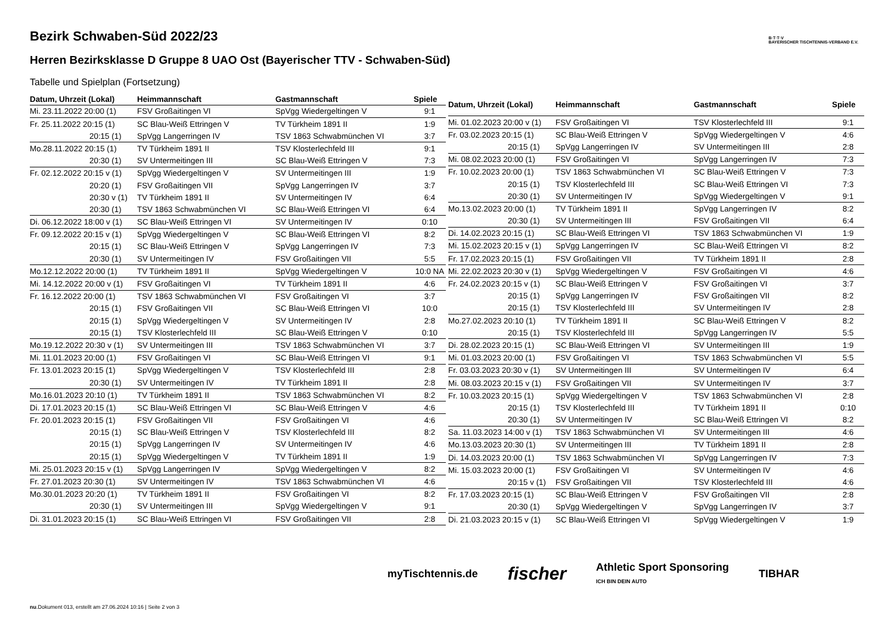B·T·T·V
BAYERISCHER TISCHTENNIS-VERBAND E.V.
Bezirk Schwaben-Süd 2022/23
Herren Bezirksklasse D Gruppe 8 UAO Ost (Bayerischer TTV - Schwaben-Süd)
Tabelle und Spielplan (Fortsetzung)
| Datum, Uhrzeit (Lokal) | Heimmannschaft | Gastmannschaft | Spiele |
| --- | --- | --- | --- |
| Mi. 23.11.2022 20:00 (1) | FSV Großaitingen VI | SpVgg Wiedergeltingen V | 9:1 |
| Fr. 25.11.2022 20:15 (1) | SC Blau-Weiß Ettringen V | TV Türkheim 1891 II | 1:9 |
| 20:15 (1) | SpVgg Langerringen IV | TSV 1863 Schwabmünchen VI | 3:7 |
| Mo.28.11.2022 20:15 (1) | TV Türkheim 1891 II | TSV Klosterlechfeld III | 9:1 |
| 20:30 (1) | SV Untermeitingen III | SC Blau-Weiß Ettringen V | 7:3 |
| Fr. 02.12.2022 20:15 v (1) | SpVgg Wiedergeltingen V | SV Untermeitingen III | 1:9 |
| 20:20 (1) | FSV Großaitingen VII | SpVgg Langerringen IV | 3:7 |
| 20:30 v (1) | TV Türkheim 1891 II | SV Untermeitingen IV | 6:4 |
| 20:30 (1) | TSV 1863 Schwabmünchen VI | SC Blau-Weiß Ettringen VI | 6:4 |
| Di. 06.12.2022 18:00 v (1) | SC Blau-Weiß Ettringen VI | SV Untermeitingen IV | 0:10 |
| Fr. 09.12.2022 20:15 v (1) | SpVgg Wiedergeltingen V | SC Blau-Weiß Ettringen VI | 8:2 |
| 20:15 (1) | SC Blau-Weiß Ettringen V | SpVgg Langerringen IV | 7:3 |
| 20:30 (1) | SV Untermeitingen IV | FSV Großaitingen VII | 5:5 |
| Mo.12.12.2022 20:00 (1) | TV Türkheim 1891 II | SpVgg Wiedergeltingen V | 10:0 NA |
| Mi. 14.12.2022 20:00 v (1) | FSV Großaitingen VI | TV Türkheim 1891 II | 4:6 |
| Fr. 16.12.2022 20:00 (1) | TSV 1863 Schwabmünchen VI | FSV Großaitingen VI | 3:7 |
| 20:15 (1) | FSV Großaitingen VII | SC Blau-Weiß Ettringen VI | 10:0 |
| 20:15 (1) | SpVgg Wiedergeltingen V | SV Untermeitingen IV | 2:8 |
| 20:15 (1) | TSV Klosterlechfeld III | SC Blau-Weiß Ettringen V | 0:10 |
| Mo.19.12.2022 20:30 v (1) | SV Untermeitingen III | TSV 1863 Schwabmünchen VI | 3:7 |
| Mi. 11.01.2023 20:00 (1) | FSV Großaitingen VI | SC Blau-Weiß Ettringen VI | 9:1 |
| Fr. 13.01.2023 20:15 (1) | SpVgg Wiedergeltingen V | TSV Klosterlechfeld III | 2:8 |
| 20:30 (1) | SV Untermeitingen IV | TV Türkheim 1891 II | 2:8 |
| Mo.16.01.2023 20:10 (1) | TV Türkheim 1891 II | TSV 1863 Schwabmünchen VI | 8:2 |
| Di. 17.01.2023 20:15 (1) | SC Blau-Weiß Ettringen VI | SC Blau-Weiß Ettringen V | 4:6 |
| Fr. 20.01.2023 20:15 (1) | FSV Großaitingen VII | FSV Großaitingen VI | 4:6 |
| 20:15 (1) | SC Blau-Weiß Ettringen V | TSV Klosterlechfeld III | 8:2 |
| 20:15 (1) | SpVgg Langerringen IV | SV Untermeitingen IV | 4:6 |
| 20:15 (1) | SpVgg Wiedergeltingen V | TV Türkheim 1891 II | 1:9 |
| Mi. 25.01.2023 20:15 v (1) | SpVgg Langerringen IV | SpVgg Wiedergeltingen V | 8:2 |
| Fr. 27.01.2023 20:30 (1) | SV Untermeitingen IV | TSV 1863 Schwabmünchen VI | 4:6 |
| Mo.30.01.2023 20:20 (1) | TV Türkheim 1891 II | FSV Großaitingen VI | 8:2 |
| 20:30 (1) | SV Untermeitingen III | SpVgg Wiedergeltingen V | 9:1 |
| Di. 31.01.2023 20:15 (1) | SC Blau-Weiß Ettringen VI | FSV Großaitingen VII | 2:8 |
| Datum, Uhrzeit (Lokal) | Heimmannschaft | Gastmannschaft | Spiele |
| --- | --- | --- | --- |
| Mi. 01.02.2023 20:00 v (1) | FSV Großaitingen VI | TSV Klosterlechfeld III | 9:1 |
| Fr. 03.02.2023 20:15 (1) | SC Blau-Weiß Ettringen V | SpVgg Wiedergeltingen V | 4:6 |
| 20:15 (1) | SpVgg Langerringen IV | SV Untermeitingen III | 2:8 |
| Mi. 08.02.2023 20:00 (1) | FSV Großaitingen VI | SpVgg Langerringen IV | 7:3 |
| Fr. 10.02.2023 20:00 (1) | TSV 1863 Schwabmünchen VI | SC Blau-Weiß Ettringen V | 7:3 |
| 20:15 (1) | TSV Klosterlechfeld III | SC Blau-Weiß Ettringen VI | 7:3 |
| 20:30 (1) | SV Untermeitingen IV | SpVgg Wiedergeltingen V | 9:1 |
| Mo.13.02.2023 20:00 (1) | TV Türkheim 1891 II | SpVgg Langerringen IV | 8:2 |
| 20:30 (1) | SV Untermeitingen III | FSV Großaitingen VII | 6:4 |
| Di. 14.02.2023 20:15 (1) | SC Blau-Weiß Ettringen VI | TSV 1863 Schwabmünchen VI | 1:9 |
| Mi. 15.02.2023 20:15 v (1) | SpVgg Langerringen IV | SC Blau-Weiß Ettringen VI | 8:2 |
| Fr. 17.02.2023 20:15 (1) | FSV Großaitingen VII | TV Türkheim 1891 II | 2:8 |
| Mi. 22.02.2023 20:30 v (1) | SpVgg Wiedergeltingen V | FSV Großaitingen VI | 4:6 |
| Fr. 24.02.2023 20:15 v (1) | SC Blau-Weiß Ettringen V | FSV Großaitingen VI | 3:7 |
| 20:15 (1) | SpVgg Langerringen IV | FSV Großaitingen VII | 8:2 |
| 20:15 (1) | TSV Klosterlechfeld III | SV Untermeitingen IV | 2:8 |
| Mo.27.02.2023 20:10 (1) | TV Türkheim 1891 II | SC Blau-Weiß Ettringen V | 8:2 |
| 20:15 (1) | TSV Klosterlechfeld III | SpVgg Langerringen IV | 5:5 |
| Di. 28.02.2023 20:15 (1) | SC Blau-Weiß Ettringen VI | SV Untermeitingen III | 1:9 |
| Mi. 01.03.2023 20:00 (1) | FSV Großaitingen VI | TSV 1863 Schwabmünchen VI | 5:5 |
| Fr. 03.03.2023 20:30 v (1) | SV Untermeitingen III | SV Untermeitingen IV | 6:4 |
| Mi. 08.03.2023 20:15 v (1) | FSV Großaitingen VII | SV Untermeitingen IV | 3:7 |
| Fr. 10.03.2023 20:15 (1) | SpVgg Wiedergeltingen V | TSV 1863 Schwabmünchen VI | 2:8 |
| 20:15 (1) | TSV Klosterlechfeld III | TV Türkheim 1891 II | 0:10 |
| 20:30 (1) | SV Untermeitingen IV | SC Blau-Weiß Ettringen VI | 8:2 |
| Sa. 11.03.2023 14:00 v (1) | TSV 1863 Schwabmünchen VI | SV Untermeitingen III | 4:6 |
| Mo.13.03.2023 20:30 (1) | SV Untermeitingen III | TV Türkheim 1891 II | 2:8 |
| Di. 14.03.2023 20:00 (1) | TSV 1863 Schwabmünchen VI | SpVgg Langerringen IV | 7:3 |
| Mi. 15.03.2023 20:00 (1) | FSV Großaitingen VI | SV Untermeitingen IV | 4:6 |
| 20:15 v (1) | FSV Großaitingen VII | TSV Klosterlechfeld III | 4:6 |
| Fr. 17.03.2023 20:15 (1) | SC Blau-Weiß Ettringen V | FSV Großaitingen VII | 2:8 |
| 20:30 (1) | SpVgg Wiedergeltingen V | SpVgg Langerringen IV | 3:7 |
| Di. 21.03.2023 20:15 v (1) | SC Blau-Weiß Ettringen VI | SpVgg Wiedergeltingen V | 1:9 |
myTischtennis.de fischer Athletic Sport Sponsoring
ICH BIN DEIN AUTO TIBHAR
nu.Dokument 013, erstellt am 27.06.2024 10:16 | Seite 2 von 3